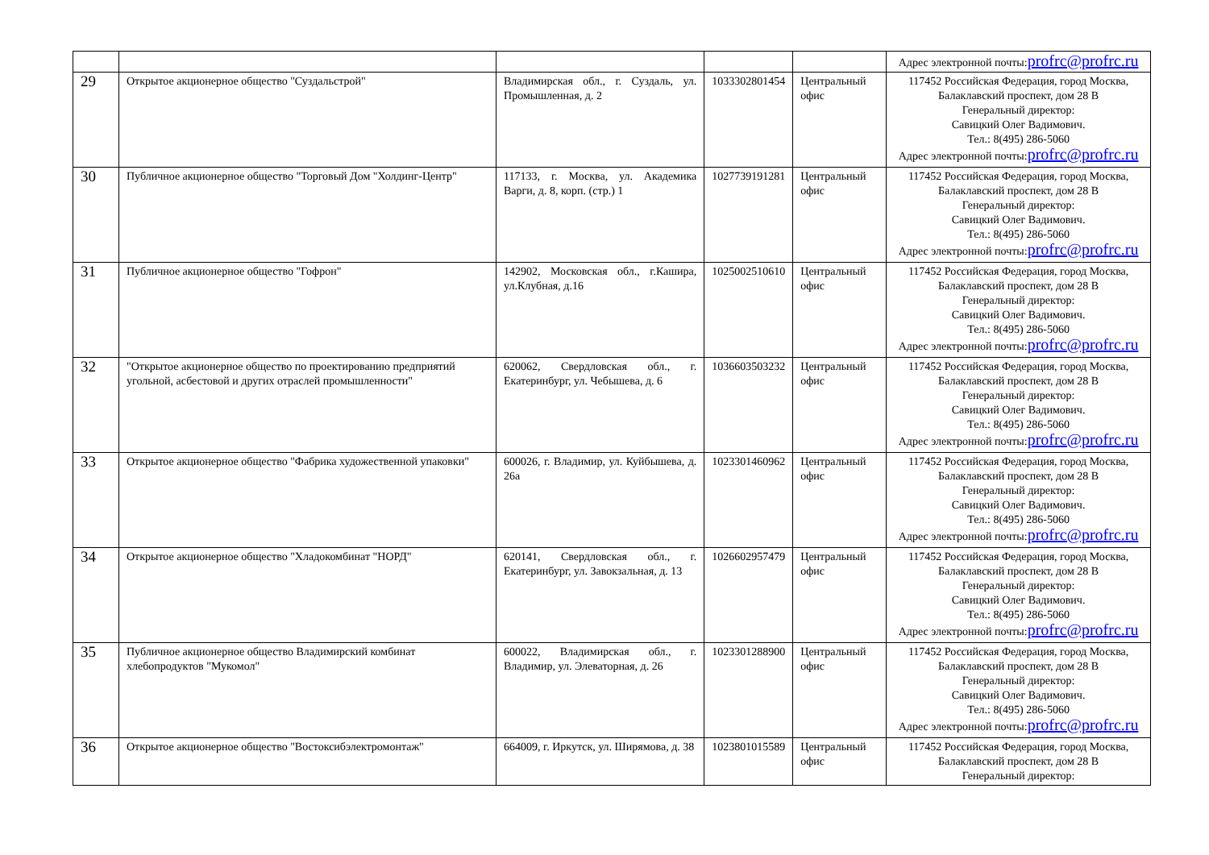| | | | | | Адрес электронной почты: profrc@profrc.ru |
| 29 | Открытое акционерное общество "Суздальстрой" | Владимирская обл., г. Суздаль, ул. Промышленная, д. 2 | 1033302801454 | Центральный офис | 117452 Российская Федерация, город Москва, Балаклавский проспект, дом 28 В Генеральный директор: Савицкий Олег Вадимович. Тел.: 8(495) 286-5060 Адрес электронной почты: profrc@profrc.ru |
| 30 | Публичное акционерное общество "Торговый Дом "Холдинг-Центр" | 117133, г. Москва, ул. Академика Варги, д. 8, корп. (стр.) 1 | 1027739191281 | Центральный офис | 117452 Российская Федерация, город Москва, Балаклавский проспект, дом 28 В Генеральный директор: Савицкий Олег Вадимович. Тел.: 8(495) 286-5060 Адрес электронной почты: profrc@profrc.ru |
| 31 | Публичное акционерное общество "Гофрон" | 142902, Московская обл., г.Кашира, ул.Клубная, д.16 | 1025002510610 | Центральный офис | 117452 Российская Федерация, город Москва, Балаклавский проспект, дом 28 В Генеральный директор: Савицкий Олег Вадимович. Тел.: 8(495) 286-5060 Адрес электронной почты: profrc@profrc.ru |
| 32 | "Открытое акционерное общество по проектированию предприятий угольной, асбестовой и других отраслей промышленности" | 620062, Свердловская обл., г. Екатеринбург, ул. Чебышева, д. 6 | 1036603503232 | Центральный офис | 117452 Российская Федерация, город Москва, Балаклавский проспект, дом 28 В Генеральный директор: Савицкий Олег Вадимович. Тел.: 8(495) 286-5060 Адрес электронной почты: profrc@profrc.ru |
| 33 | Открытое акционерное общество "Фабрика художественной упаковки" | 600026, г. Владимир, ул. Куйбышева, д. 26а | 1023301460962 | Центральный офис | 117452 Российская Федерация, город Москва, Балаклавский проспект, дом 28 В Генеральный директор: Савицкий Олег Вадимович. Тел.: 8(495) 286-5060 Адрес электронной почты: profrc@profrc.ru |
| 34 | Открытое акционерное общество "Хладокомбинат "НОРД" | 620141, Свердловская обл., г. Екатеринбург, ул. Завокзальная, д. 13 | 1026602957479 | Центральный офис | 117452 Российская Федерация, город Москва, Балаклавский проспект, дом 28 В Генеральный директор: Савицкий Олег Вадимович. Тел.: 8(495) 286-5060 Адрес электронной почты: profrc@profrc.ru |
| 35 | Публичное акционерное общество Владимирский комбинат хлебопродуктов "Мукомол" | 600022, Владимирская обл., г. Владимир, ул. Элеваторная, д. 26 | 1023301288900 | Центральный офис | 117452 Российская Федерация, город Москва, Балаклавский проспект, дом 28 В Генеральный директор: Савицкий Олег Вадимович. Тел.: 8(495) 286-5060 Адрес электронной почты: profrc@profrc.ru |
| 36 | Открытое акционерное общество "Востоксибэлектромонтаж" | 664009, г. Иркутск, ул. Ширямова, д. 38 | 1023801015589 | Центральный офис | 117452 Российская Федерация, город Москва, Балаклавский проспект, дом 28 В Генеральный директор: |